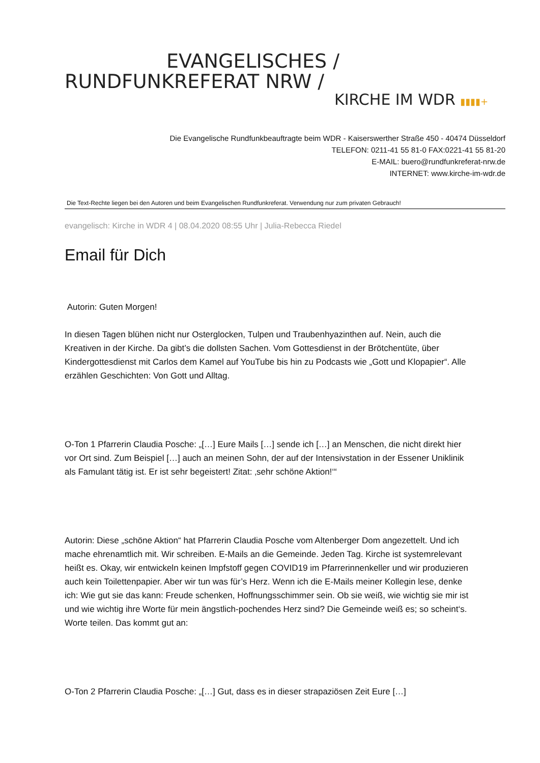EVANGELISCHES /
RUNDFUNKREFERAT NRW /
KIRCHE IM WDR ▮▮▮▮+
Die Evangelische Rundfunkbeauftragte beim WDR - Kaiserswerther Straße 450 - 40474 Düsseldorf
TELEFON: 0211-41 55 81-0 FAX:0221-41 55 81-20
E-MAIL: buero@rundfunkreferat-nrw.de
INTERNET: www.kirche-im-wdr.de
Die Text-Rechte liegen bei den Autoren und beim Evangelischen Rundfunkreferat. Verwendung nur zum privaten Gebrauch!
evangelisch: Kirche in WDR 4 | 08.04.2020 08:55 Uhr | Julia-Rebecca Riedel
Email für Dich
Autorin: Guten Morgen!
In diesen Tagen blühen nicht nur Osterglocken, Tulpen und Traubenhyazinthen auf. Nein, auch die Kreativen in der Kirche. Da gibt’s die dollsten Sachen. Vom Gottesdienst in der Brötchentüte, über Kindergottesdienst mit Carlos dem Kamel auf YouTube bis hin zu Podcasts wie „Gott und Klopapier“. Alle erzählen Geschichten: Von Gott und Alltag.
O-Ton 1 Pfarrerin Claudia Posche: „[…] Eure Mails […] sende ich […] an Menschen, die nicht direkt hier vor Ort sind. Zum Beispiel […] auch an meinen Sohn, der auf der Intensivstation in der Essener Uniklinik als Famulant tätig ist. Er ist sehr begeistert! Zitat: ‚sehr schöne Aktion!‘“
Autorin: Diese „schöne Aktion“ hat Pfarrerin Claudia Posche vom Altenberger Dom angezettelt. Und ich mache ehrenamtlich mit. Wir schreiben. E-Mails an die Gemeinde. Jeden Tag. Kirche ist systemrelevant heißt es. Okay, wir entwickeln keinen Impfstoff gegen COVID19 im Pfarrerinnenkeller und wir produzieren auch kein Toilettenpapier. Aber wir tun was für’s Herz. Wenn ich die E-Mails meiner Kollegin lese, denke ich: Wie gut sie das kann: Freude schenken, Hoffnungsschimmer sein. Ob sie weiß, wie wichtig sie mir ist und wie wichtig ihre Worte für mein ängstlich-pochendes Herz sind? Die Gemeinde weiß es; so scheint‘s. Worte teilen. Das kommt gut an:
O-Ton 2 Pfarrerin Claudia Posche: „[…] Gut, dass es in dieser strapaziösen Zeit Eure […]